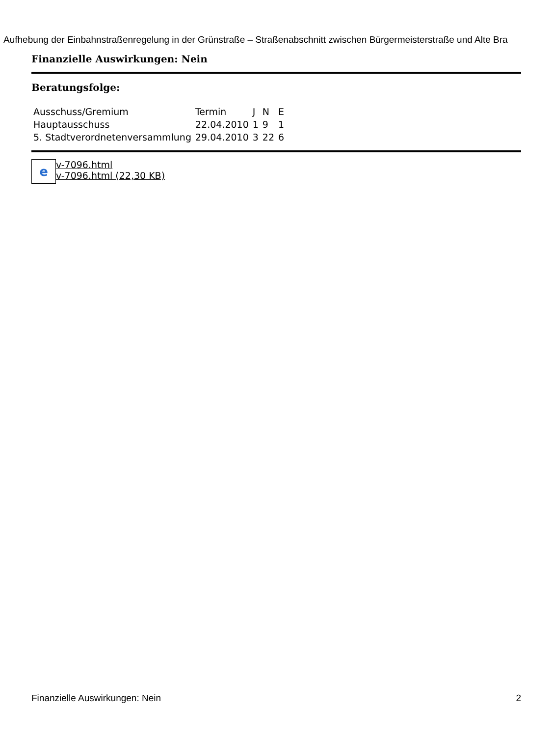Aufhebung der Einbahnstraßenregelung in der Grünstraße – Straßenabschnitt zwischen Bürgermeisterstraße und Alte Bra
Finanzielle Auswirkungen: Nein
Beratungsfolge:
| Ausschuss/Gremium | Termin | J | N | E |
| Hauptausschuss | 22.04.2010 | 1 | 9 | 1 |
| 5. Stadtverordnetenversammlung | 29.04.2010 | 3 | 22 | 6 |
e
v-7096.html
v-7096.html (22,30 KB)
Finanzielle Auswirkungen: Nein 2